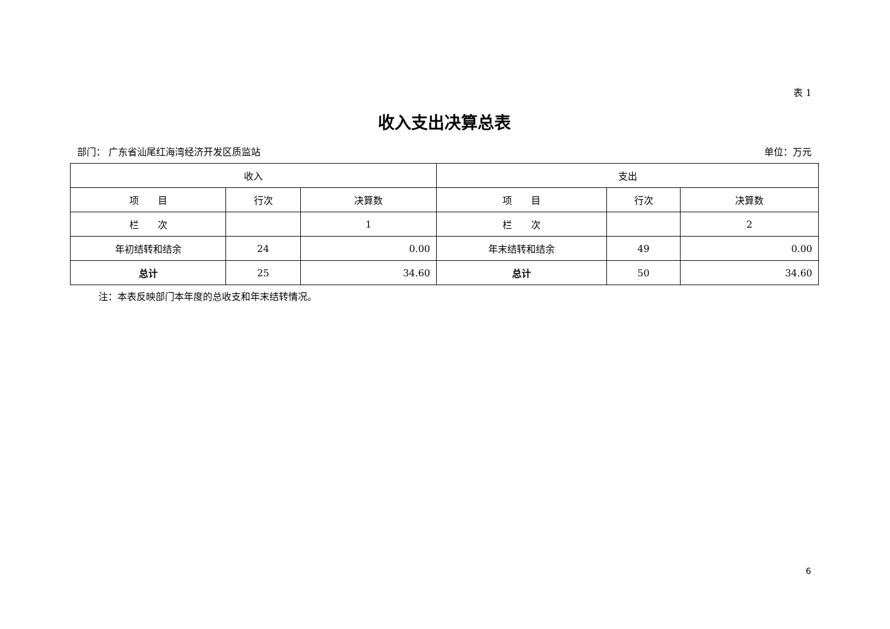表 1
收入支出决算总表
部门： 广东省汕尾红海湾经济开发区质监站 单位：万元
| 收入 | | | 支出 | | |
| --- | --- | --- | --- | --- | --- |
| 项 目 | 行次 | 决算数 | 项 目 | 行次 | 决算数 |
| 栏 次 | | 1 | 栏 次 | | 2 |
| 年初结转和结余 | 24 | 0.00 | 年末结转和结余 | 49 | 0.00 |
| 总计 | 25 | 34.60 | 总计 | 50 | 34.60 |
注：本表反映部门本年度的总收支和年末结转情况。
6